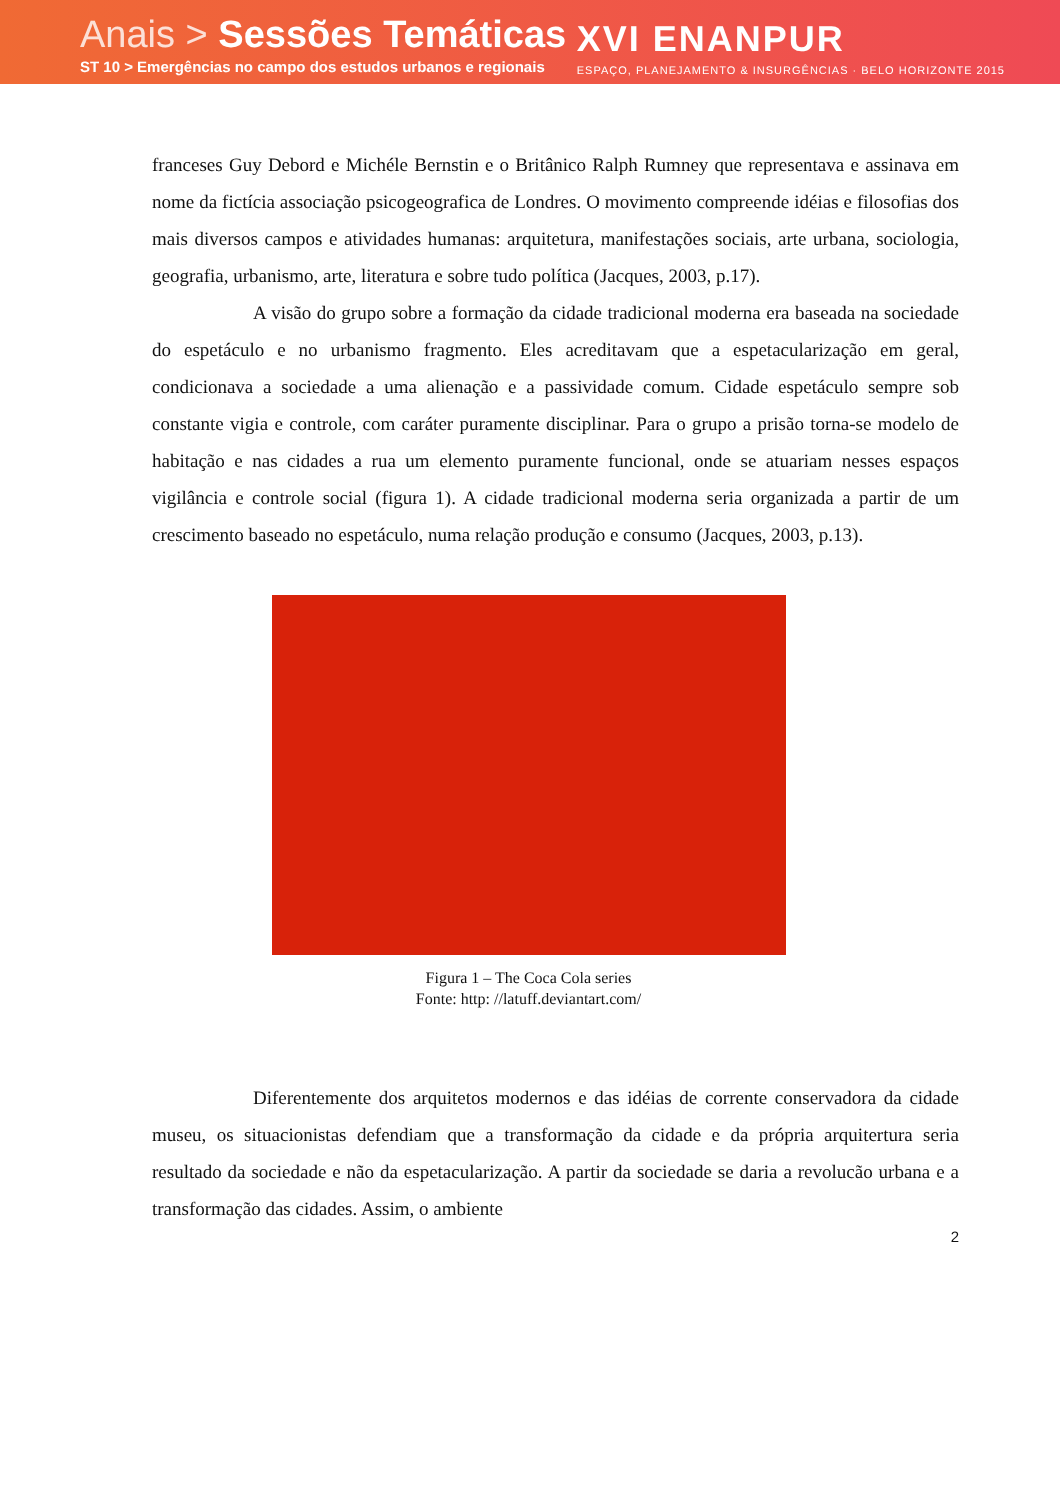Anais > Sessões Temáticas
ST 10 > Emergências no campo dos estudos urbanos e regionais
XVI ENANPUR
ESPAÇO, PLANEJAMENTO & INSURGÊNCIAS · BELO HORIZONTE 2015
franceses Guy Debord e Michéle Bernstin e o Britânico Ralph Rumney que representava e assinava em nome da fictícia associação psicogeografica de Londres. O movimento compreende idéias e filosofias dos mais diversos campos e atividades humanas: arquitetura, manifestações sociais, arte urbana, sociologia, geografia, urbanismo, arte, literatura e sobre tudo política (Jacques, 2003, p.17).
A visão do grupo sobre a formação da cidade tradicional moderna era baseada na sociedade do espetáculo e no urbanismo fragmento. Eles acreditavam que a espetacularização em geral, condicionava a sociedade a uma alienação e a passividade comum. Cidade espetáculo sempre sob constante vigia e controle, com caráter puramente disciplinar. Para o grupo a prisão torna-se modelo de habitação e nas cidades a rua um elemento puramente funcional, onde se atuariam nesses espaços vigilância e controle social (figura 1). A cidade tradicional moderna seria organizada a partir de um crescimento baseado no espetáculo, numa relação produção e consumo (Jacques, 2003, p.13).
Figura 1 – The Coca Cola series
Fonte: http: //latuff.deviantart.com/
Diferentemente dos arquitetos modernos e das idéias de corrente conservadora da cidade museu, os situacionistas defendiam que a transformação da cidade e da própria arquitertura seria resultado da sociedade e não da espetacularização. A partir da sociedade se daria a revolucão urbana e a transformação das cidades. Assim, o ambiente
2